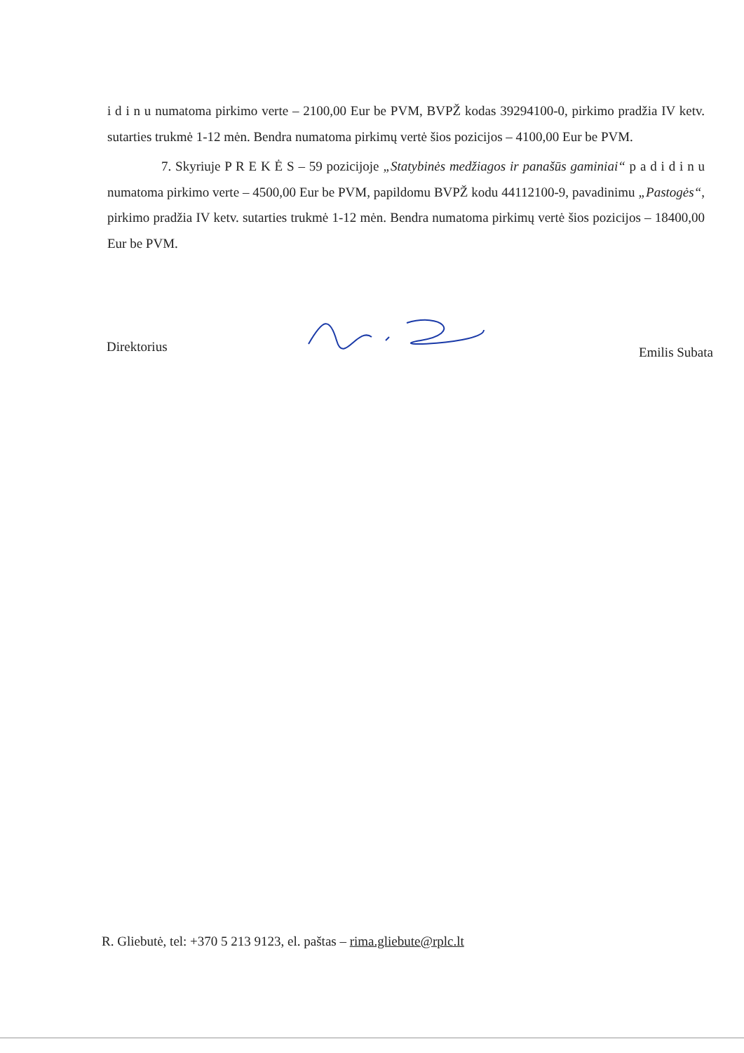i d i n u numatoma pirkimo verte – 2100,00 Eur be PVM, BVPŽ kodas 39294100-0, pirkimo pradžia IV ketv. sutarties trukmė 1-12 mėn. Bendra numatoma pirkimų vertė šios pozicijos – 4100,00 Eur be PVM.
7. Skyriuje P R E K Ė S – 59 pozicijoje „Statybinės medžiagos ir panašūs gaminiai“ p a d i d i n u numatoma pirkimo verte – 4500,00 Eur be PVM, papildomu BVPŽ kodu 44112100-9, pavadinimu „Pastogės“, pirkimo pradžia IV ketv. sutarties trukmė 1-12 mėn. Bendra numatoma pirkimų vertė šios pozicijos – 18400,00 Eur be PVM.
Direktorius Emilis Subata
R. Gliebutė, tel: +370 5 213 9123, el. paštas – rima.gliebute@rplc.lt